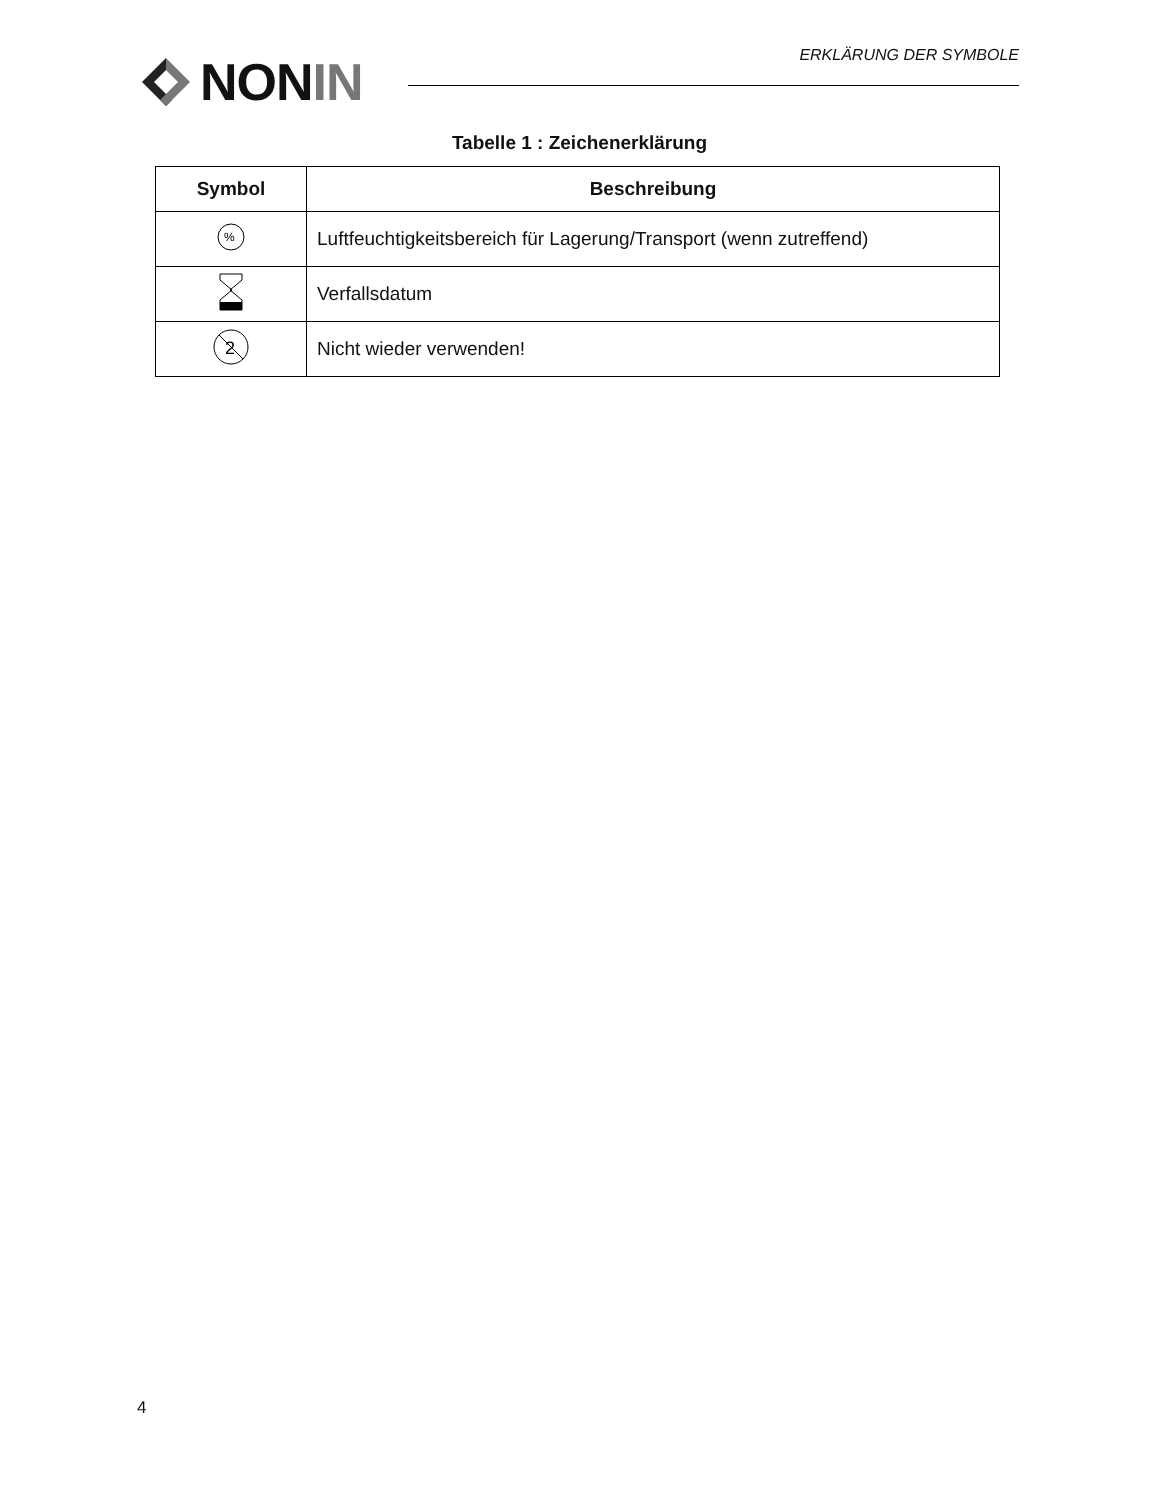NON IN ERKLÄRUNG DER SYMBOLE
Tabelle 1 : Zeichenerklärung
| Symbol | Beschreibung |
| --- | --- |
| % | Luftfeuchtigkeitsbereich für Lagerung/Transport (wenn zutreffend) |
| | Verfallsdatum |
| 2 | Nicht wieder verwenden! |
4